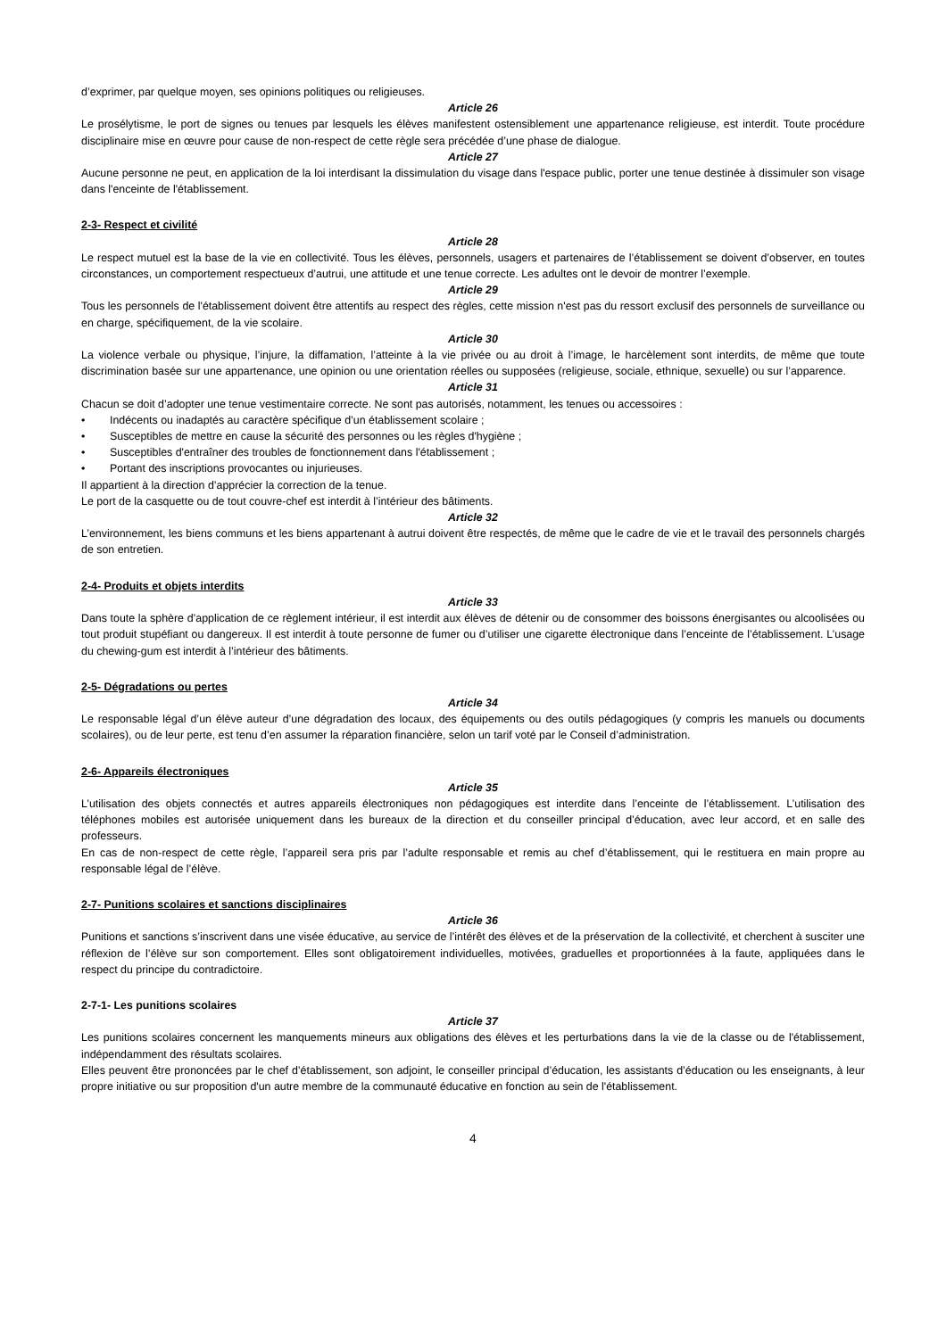d’exprimer, par quelque moyen, ses opinions politiques ou religieuses.
Article 26
Le prosélytisme, le port de signes ou tenues par lesquels les élèves manifestent ostensiblement une appartenance religieuse, est interdit. Toute procédure disciplinaire mise en œuvre pour cause de non-respect de cette règle sera précédée d’une phase de dialogue.
Article 27
Aucune personne ne peut, en application de la loi interdisant la dissimulation du visage dans l'espace public, porter une tenue destinée à dissimuler son visage dans l'enceinte de l'établissement.
2-3- Respect et civilité
Article 28
Le respect mutuel est la base de la vie en collectivité. Tous les élèves, personnels, usagers et partenaires de l’établissement se doivent d’observer, en toutes circonstances, un comportement respectueux d’autrui, une attitude et une tenue correcte. Les adultes ont le devoir de montrer l’exemple.
Article 29
Tous les personnels de l'établissement doivent être attentifs au respect des règles, cette mission n'est pas du ressort exclusif des personnels de surveillance ou en charge, spécifiquement, de la vie scolaire.
Article 30
La violence verbale ou physique, l’injure, la diffamation, l’atteinte à la vie privée ou au droit à l’image, le harcèlement sont interdits, de même que toute discrimination basée sur une appartenance, une opinion ou une orientation réelles ou supposées (religieuse, sociale, ethnique, sexuelle) ou sur l’apparence.
Article 31
Chacun se doit d’adopter une tenue vestimentaire correcte. Ne sont pas autorisés, notamment, les tenues ou accessoires :
• Indécents ou inadaptés au caractère spécifique d’un établissement scolaire ;
• Susceptibles de mettre en cause la sécurité des personnes ou les règles d'hygiène ;
• Susceptibles d'entraîner des troubles de fonctionnement dans l'établissement ;
• Portant des inscriptions provocantes ou injurieuses.
Il appartient à la direction d’apprécier la correction de la tenue.
Le port de la casquette ou de tout couvre-chef est interdit à l’intérieur des bâtiments.
Article 32
L’environnement, les biens communs et les biens appartenant à autrui doivent être respectés, de même que le cadre de vie et le travail des personnels chargés de son entretien.
2-4- Produits et objets interdits
Article 33
Dans toute la sphère d’application de ce règlement intérieur, il est interdit aux élèves de détenir ou de consommer des boissons énergisantes ou alcoolisées ou tout produit stupéfiant ou dangereux. Il est interdit à toute personne de fumer ou d’utiliser une cigarette électronique dans l’enceinte de l’établissement. L’usage du chewing-gum est interdit à l’intérieur des bâtiments.
2-5- Dégradations ou pertes
Article 34
Le responsable légal d’un élève auteur d’une dégradation des locaux, des équipements ou des outils pédagogiques (y compris les manuels ou documents scolaires), ou de leur perte, est tenu d’en assumer la réparation financière, selon un tarif voté par le Conseil d’administration.
2-6- Appareils électroniques
Article 35
L’utilisation des objets connectés et autres appareils électroniques non pédagogiques est interdite dans l’enceinte de l’établissement. L’utilisation des téléphones mobiles est autorisée uniquement dans les bureaux de la direction et du conseiller principal d’éducation, avec leur accord, et en salle des professeurs.
En cas de non-respect de cette règle, l’appareil sera pris par l’adulte responsable et remis au chef d’établissement, qui le restituera en main propre au responsable légal de l’élève.
2-7- Punitions scolaires et sanctions disciplinaires
Article 36
Punitions et sanctions s’inscrivent dans une visée éducative, au service de l’intérêt des élèves et de la préservation de la collectivité, et cherchent à susciter une réflexion de l’élève sur son comportement. Elles sont obligatoirement individuelles, motivées, graduelles et proportionnées à la faute, appliquées dans le respect du principe du contradictoire.
2-7-1- Les punitions scolaires
Article 37
Les punitions scolaires concernent les manquements mineurs aux obligations des élèves et les perturbations dans la vie de la classe ou de l'établissement, indépendamment des résultats scolaires.
Elles peuvent être prononcées par le chef d’établissement, son adjoint, le conseiller principal d’éducation, les assistants d’éducation ou les enseignants, à leur propre initiative ou sur proposition d'un autre membre de la communauté éducative en fonction au sein de l'établissement.
4